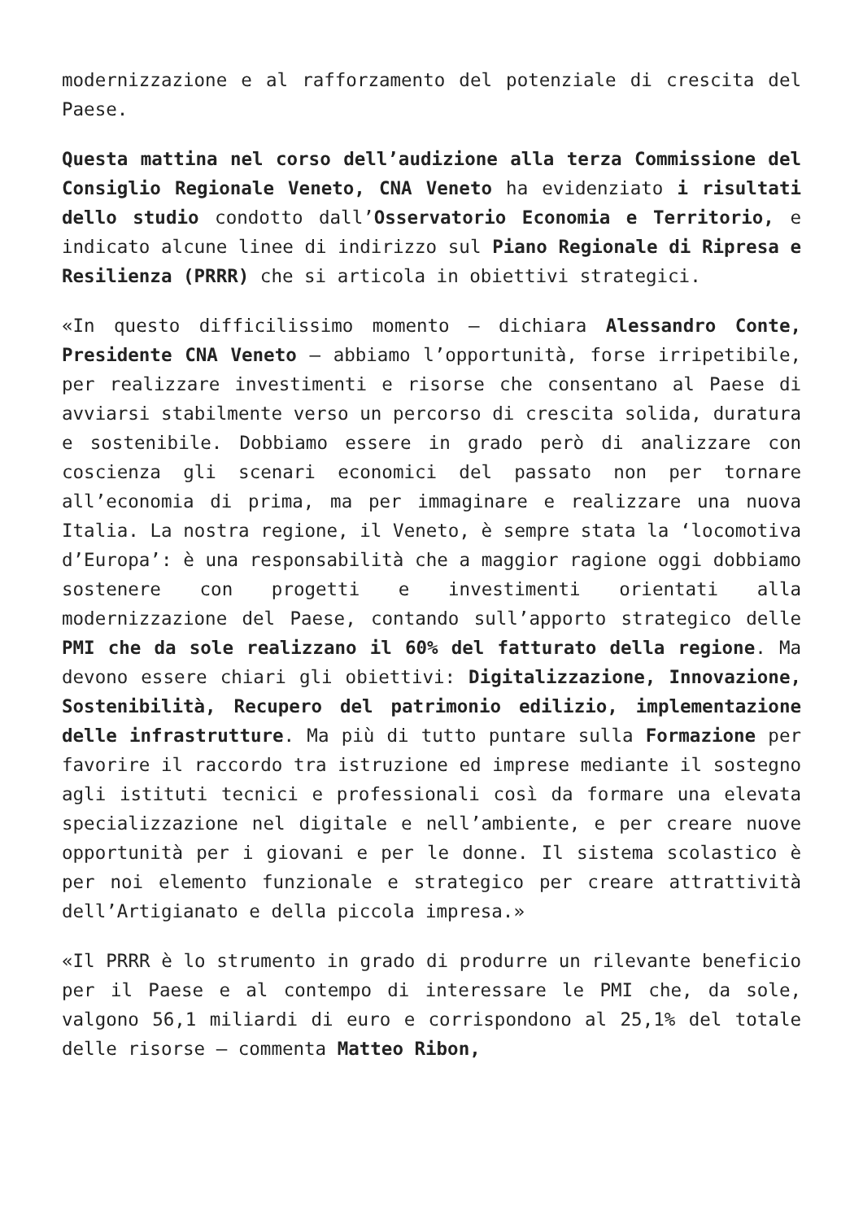modernizzazione e al rafforzamento del potenziale di crescita del Paese.
Questa mattina nel corso dell’audizione alla terza Commissione del Consiglio Regionale Veneto, CNA Veneto ha evidenziato i risultati dello studio condotto dall’Osservatorio Economia e Territorio, e indicato alcune linee di indirizzo sul Piano Regionale di Ripresa e Resilienza (PRRR) che si articola in obiettivi strategici.
«In questo difficilissimo momento – dichiara Alessandro Conte, Presidente CNA Veneto – abbiamo l’opportunità, forse irripetibile, per realizzare investimenti e risorse che consentano al Paese di avviarsi stabilmente verso un percorso di crescita solida, duratura e sostenibile. Dobbiamo essere in grado però di analizzare con coscienza gli scenari economici del passato non per tornare all’economia di prima, ma per immaginare e realizzare una nuova Italia. La nostra regione, il Veneto, è sempre stata la ‘locomotiva d’Europa’: è una responsabilità che a maggior ragione oggi dobbiamo sostenere con progetti e investimenti orientati alla modernizzazione del Paese, contando sull’apporto strategico delle PMI che da sole realizzano il 60% del fatturato della regione. Ma devono essere chiari gli obiettivi: Digitalizzazione, Innovazione, Sostenibilità, Recupero del patrimonio edilizio, implementazione delle infrastrutture. Ma più di tutto puntare sulla Formazione per favorire il raccordo tra istruzione ed imprese mediante il sostegno agli istituti tecnici e professionali così da formare una elevata specializzazione nel digitale e nell’ambiente, e per creare nuove opportunità per i giovani e per le donne. Il sistema scolastico è per noi elemento funzionale e strategico per creare attrattività dell’Artigianato e della piccola impresa.»
«Il PRRR è lo strumento in grado di produrre un rilevante beneficio per il Paese e al contempo di interessare le PMI che, da sole, valgono 56,1 miliardi di euro e corrispondono al 25,1% del totale delle risorse – commenta Matteo Ribon,